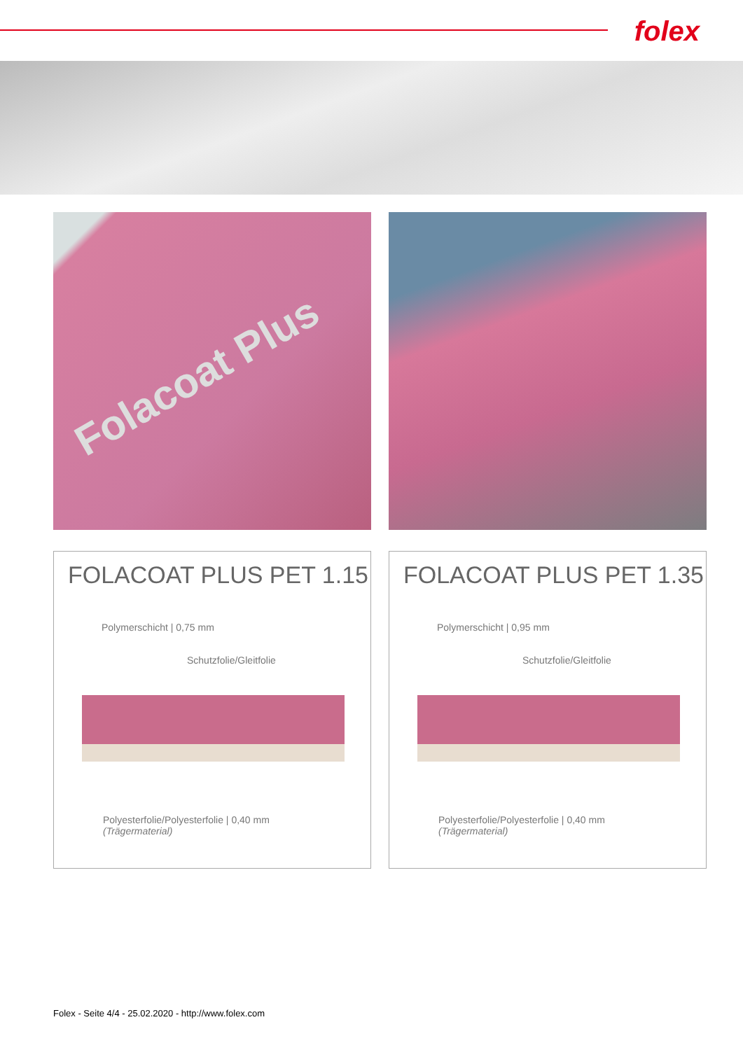folex
Folacoat Plus
FOLACOAT PLUS PET 1.15
Polymerschicht | 0,75 mm
Schutzfolie/Gleitfolie
Polyesterfolie/Polyesterfolie | 0,40 mm
(Trägermaterial)
FOLACOAT PLUS PET 1.35
Polymerschicht | 0,95 mm
Schutzfolie/Gleitfolie
Polyesterfolie/Polyesterfolie | 0,40 mm
(Trägermaterial)
Folex - Seite 4/4 - 25.02.2020 - http://www.folex.com